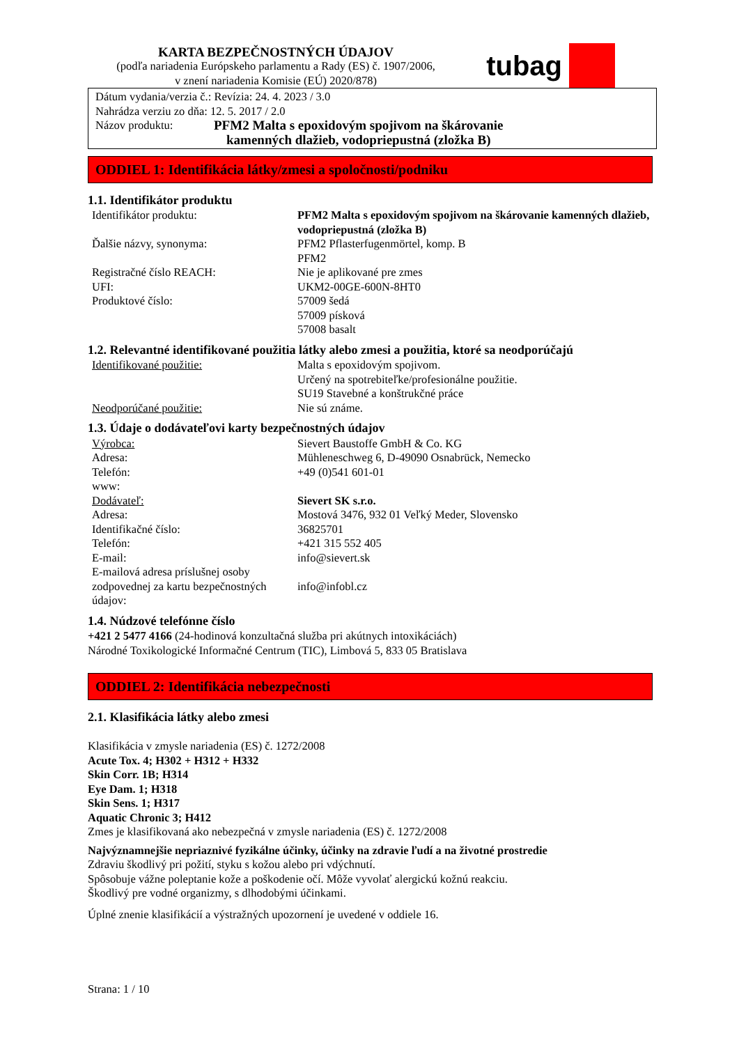KARTA BEZPEČNOSTNÝCH ÚDAJOV
(podľa nariadenia Európskeho parlamentu a Rady (ES) č. 1907/2006,
v znení nariadenia Komisie (EÚ) 2020/878)
tubag
Dátum vydania/verzia č.: Revízia: 24. 4. 2023 / 3.0
Nahrádza verziu zo dňa: 12. 5. 2017 / 2.0
Názov produktu: PFM2 Malta s epoxidovým spojivom na škárovanie
kamenných dlažieb, vodopriepustná (zložka B)
ODDIEL 1: Identifikácia látky/zmesi a spoločnosti/podniku
1.1. Identifikátor produktu
| Identifikátor produktu: | PFM2 Malta s epoxidovým spojivom na škárovanie kamenných dlažieb, vodopriepustná (zložka B) |
| Ďalšie názvy, synonyma: | PFM2 Pflasterfugenmörtel, komp. B PFM2 |
| Registračné číslo REACH: | Nie je aplikované pre zmes |
| UFI: | UKM2-00GE-600N-8HT0 |
| Produktové číslo: | 57009 šedá 57009 písková 57008 basalt |
1.2. Relevantné identifikované použitia látky alebo zmesi a použitia, ktoré sa neodporúčajú
| Identifikované použitie: | Malta s epoxidovým spojivom. Určený na spotrebiteľke/profesionálne použitie. SU19 Stavebné a konštrukčné práce |
| Neodporúčané použitie: | Nie sú známe. |
1.3. Údaje o dodávateľovi karty bezpečnostných údajov
| Výrobca: | Sievert Baustoffe GmbH & Co. KG |
| Adresa: | Mühleneschweg 6, D-49090 Osnabrück, Nemecko |
| Telefón: | +49 (0)541 601-01 |
| www: | |
| Dodávateľ: | Sievert SK s.r.o. |
| Adresa: | Mostová 3476, 932 01 Veľký Meder, Slovensko |
| Identifikačné číslo: | 36825701 |
| Telefón: | +421 315 552 405 |
| E-mail: | info@sievert.sk |
| E-mailová adresa príslušnej osoby zodpovednej za kartu bezpečnostných údajov: | info@infobl.cz |
1.4. Núdzové telefónne číslo
+421 2 5477 4166 (24-hodinová konzultačná služba pri akútnych intoxikáciách)
Národné Toxikologické Informačné Centrum (TIC), Limbová 5, 833 05 Bratislava
ODDIEL 2: Identifikácia nebezpečnosti
2.1. Klasifikácia látky alebo zmesi
Klasifikácia v zmysle nariadenia (ES) č. 1272/2008
Acute Tox. 4; H302 + H312 + H332
Skin Corr. 1B; H314
Eye Dam. 1; H318
Skin Sens. 1; H317
Aquatic Chronic 3; H412
Zmes je klasifikovaná ako nebezpečná v zmysle nariadenia (ES) č. 1272/2008
Najvýznamnejšie nepriaznivé fyzikálne účinky, účinky na zdravie ľudí a na životné prostredie
Zdraviu škodlivý pri požití, styku s kožou alebo pri vdýchnutí.
Spôsobuje vážne poleptanie kože a poškodenie očí. Môže vyvolať alergickú kožnú reakciu.
Škodlivý pre vodné organizmy, s dlhodobými účinkami.
Úplné znenie klasifikácií a výstražných upozornení je uvedené v oddiele 16.
Strana: 1 / 10